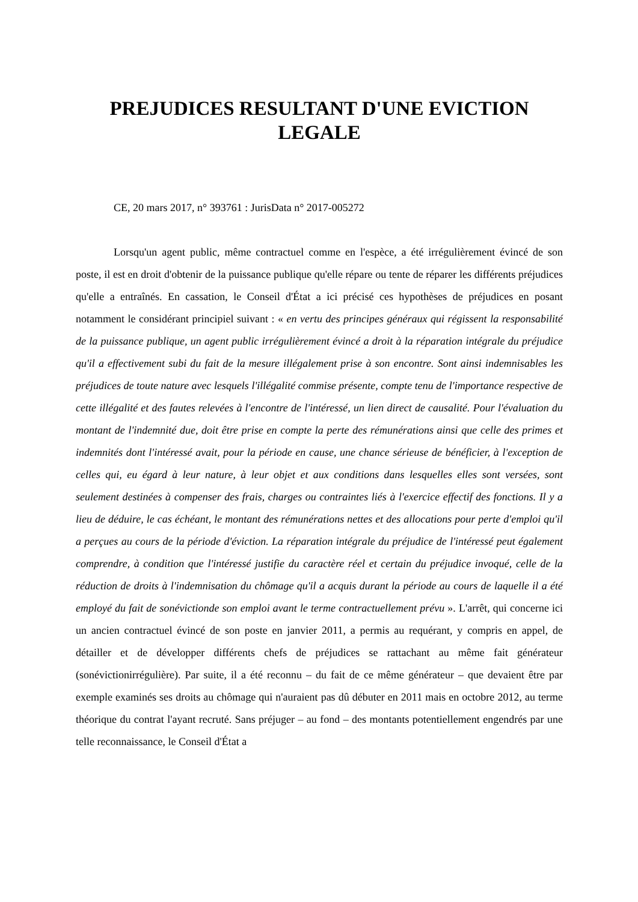PREJUDICES RESULTANT D'UNE EVICTION LEGALE
CE, 20 mars 2017, n° 393761 : JurisData n° 2017-005272
Lorsqu'un agent public, même contractuel comme en l'espèce, a été irrégulièrement évincé de son poste, il est en droit d'obtenir de la puissance publique qu'elle répare ou tente de réparer les différents préjudices qu'elle a entraînés. En cassation, le Conseil d'État a ici précisé ces hypothèses de préjudices en posant notamment le considérant principiel suivant : « en vertu des principes généraux qui régissent la responsabilité de la puissance publique, un agent public irrégulièrement évincé a droit à la réparation intégrale du préjudice qu'il a effectivement subi du fait de la mesure illégalement prise à son encontre. Sont ainsi indemnisables les préjudices de toute nature avec lesquels l'illégalité commise présente, compte tenu de l'importance respective de cette illégalité et des fautes relevées à l'encontre de l'intéressé, un lien direct de causalité. Pour l'évaluation du montant de l'indemnité due, doit être prise en compte la perte des rémunérations ainsi que celle des primes et indemnités dont l'intéressé avait, pour la période en cause, une chance sérieuse de bénéficier, à l'exception de celles qui, eu égard à leur nature, à leur objet et aux conditions dans lesquelles elles sont versées, sont seulement destinées à compenser des frais, charges ou contraintes liés à l'exercice effectif des fonctions. Il y a lieu de déduire, le cas échéant, le montant des rémunérations nettes et des allocations pour perte d'emploi qu'il a perçues au cours de la période d'éviction. La réparation intégrale du préjudice de l'intéressé peut également comprendre, à condition que l'intéressé justifie du caractère réel et certain du préjudice invoqué, celle de la réduction de droits à l'indemnisation du chômage qu'il a acquis durant la période au cours de laquelle il a été employé du fait de sonévictionde son emploi avant le terme contractuellement prévu ». L'arrêt, qui concerne ici un ancien contractuel évincé de son poste en janvier 2011, a permis au requérant, y compris en appel, de détailler et de développer différents chefs de préjudices se rattachant au même fait générateur (sonévictionirrégulière). Par suite, il a été reconnu – du fait de ce même générateur – que devaient être par exemple examinés ses droits au chômage qui n'auraient pas dû débuter en 2011 mais en octobre 2012, au terme théorique du contrat l'ayant recruté. Sans préjuger – au fond – des montants potentiellement engendrés par une telle reconnaissance, le Conseil d'État a